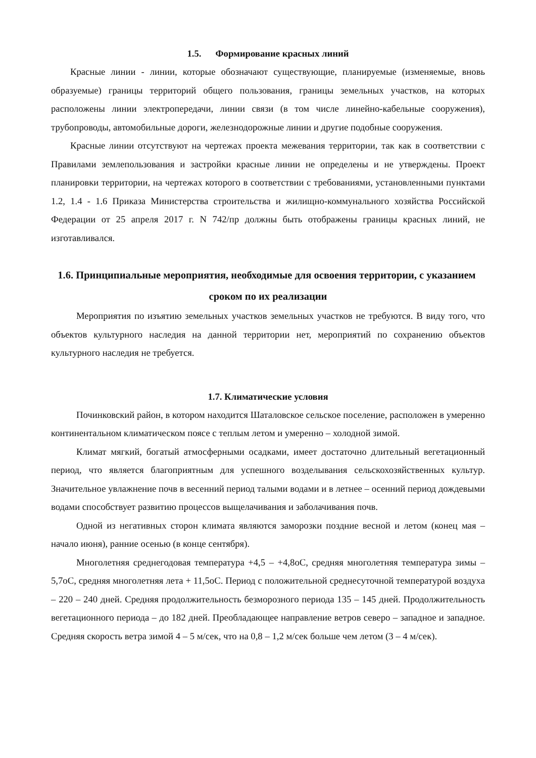1.5. Формирование красных линий
Красные линии - линии, которые обозначают существующие, планируемые (изменяемые, вновь образуемые) границы территорий общего пользования, границы земельных участков, на которых расположены линии электропередачи, линии связи (в том числе линейно-кабельные сооружения), трубопроводы, автомобильные дороги, железнодорожные линии и другие подобные сооружения.
Красные линии отсутствуют на чертежах проекта межевания территории, так как в соответствии с Правилами землепользования и застройки красные линии не определены и не утверждены. Проект планировки территории, на чертежах которого в соответствии с требованиями, установленными пунктами 1.2, 1.4 - 1.6 Приказа Министерства строительства и жилищно-коммунального хозяйства Российской Федерации от 25 апреля 2017 г. N 742/пр должны быть отображены границы красных линий, не изготавливался.
1.6. Принципиальные мероприятия, необходимые для освоения территории, с указанием сроком по их реализации
Мероприятия по изъятию земельных участков земельных участков не требуются. В виду того, что объектов культурного наследия на данной территории нет, мероприятий по сохранению объектов культурного наследия не требуется.
1.7. Климатические условия
Починковский район, в котором находится Шаталовское сельское поселение, расположен в умеренно континентальном климатическом поясе с теплым летом и умеренно – холодной зимой.
Климат мягкий, богатый атмосферными осадками, имеет достаточно длительный вегетационный период, что является благоприятным для успешного возделывания сельскохозяйственных культур. Значительное увлажнение почв в весенний период талыми водами и в летнее – осенний период дождевыми водами способствует развитию процессов выщелачивания и заболачивания почв.
Одной из негативных сторон климата являются заморозки поздние весной и летом (конец мая – начало июня), ранние осенью (в конце сентября).
Многолетняя среднегодовая температура +4,5 – +4,8oC, средняя многолетняя температура зимы – 5,7oC, средняя многолетняя лета + 11,5oC. Период с положительной среднесуточной температурой воздуха – 220 – 240 дней. Средняя продолжительность безморозного периода 135 – 145 дней. Продолжительность вегетационного периода – до 182 дней. Преобладающее направление ветров северо – западное и западное. Средняя скорость ветра зимой 4 – 5 м/сек, что на 0,8 – 1,2 м/сек больше чем летом (3 – 4 м/сек).